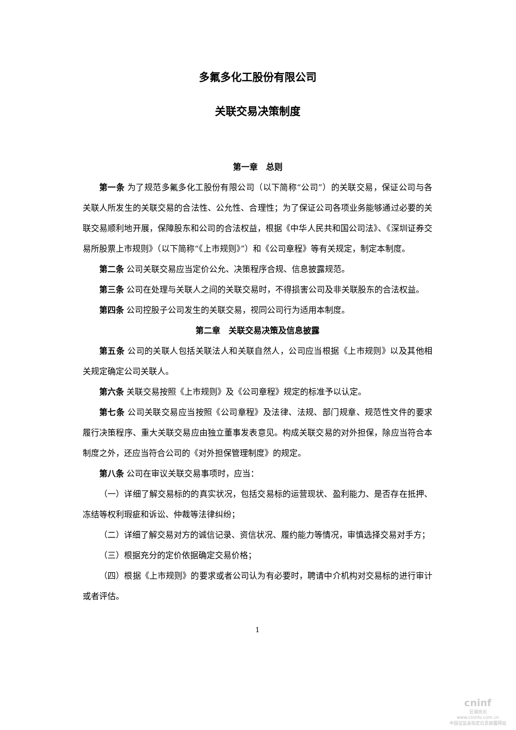多氟多化工股份有限公司
关联交易决策制度
第一章　总则
第一条 为了规范多氟多化工股份有限公司（以下简称“公司”）的关联交易，保证公司与各关联人所发生的关联交易的合法性、公允性、合理性；为了保证公司各项业务能够通过必要的关联交易顺利地开展，保障股东和公司的合法权益，根据《中华人民共和国公司法》、《深圳证券交易所股票上市规则》（以下简称“《上市规则》”）和《公司章程》等有关规定，制定本制度。
第二条 公司关联交易应当定价公允、决策程序合规、信息披露规范。
第三条 公司在处理与关联人之间的关联交易时，不得损害公司及非关联股东的合法权益。
第四条 公司控股子公司发生的关联交易，视同公司行为适用本制度。
第二章　关联交易决策及信息披露
第五条 公司的关联人包括关联法人和关联自然人，公司应当根据《上市规则》以及其他相关规定确定公司关联人。
第六条 关联交易按照《上市规则》及《公司章程》规定的标准予以认定。
第七条 公司关联交易应当按照《公司章程》及法律、法规、部门规章、规范性文件的要求履行决策程序、重大关联交易应由独立董事发表意见。构成关联交易的对外担保，除应当符合本制度之外，还应当符合公司的《对外担保管理制度》的规定。
第八条 公司在审议关联交易事项时，应当：
（一）详细了解交易标的的真实状况，包括交易标的运营现状、盈利能力、是否存在抵押、冻结等权利瑕疵和诉讼、仲裁等法律纠纷；
（二）详细了解交易对方的诚信记录、资信状况、履约能力等情况，审慎选择交易对手方；
（三）根据充分的定价依据确定交易价格；
（四）根据《上市规则》的要求或者公司认为有必要时，聘请中介机构对交易标的进行审计或者评估。
1
cninf
巨潮资讯
www.cninfo.com.cn
中国证监会指定信息披露网站